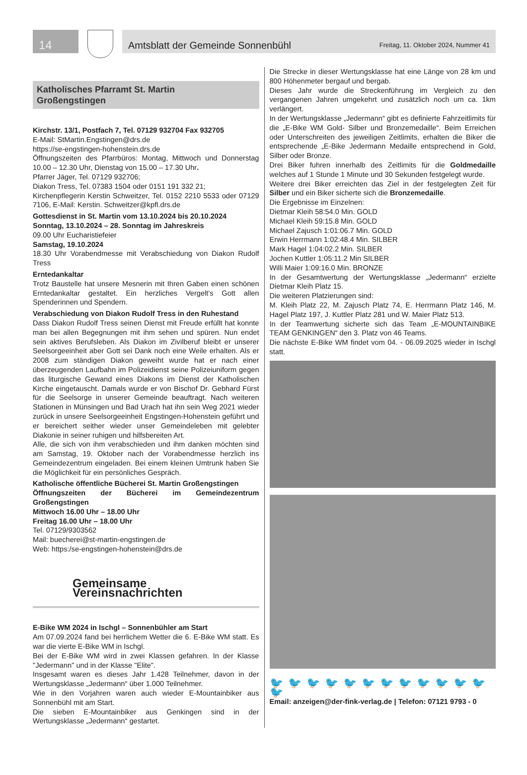14
Amtsblatt der Gemeinde Sonnenbühl Freitag, 11. Oktober 2024, Nummer 41
Katholisches Pfarramt St. Martin
Großengstingen
Kirchstr. 13/1, Postfach 7, Tel. 07129 932704 Fax 932705
E-Mail: StMartin.Engstingen@drs.de
https://se-engstingen-hohenstein.drs.de
Öffnungszeiten des Pfarrbüros: Montag, Mittwoch und Donnerstag 10.00 – 12.30 Uhr, Dienstag von 15.00 – 17.30 Uhr.
Pfarrer Jäger, Tel. 07129 932706;
Diakon Tress, Tel. 07383 1504 oder 0151 191 332 21;
Kirchenpflegerin Kerstin Schweitzer, Tel. 0152 2210 5533 oder 07129 7106, E-Mail: Kerstin. Schweitzer@kpfl.drs.de
Gottesdienst in St. Martin vom 13.10.2024 bis 20.10.2024
Sonntag, 13.10.2024 – 28. Sonntag im Jahreskreis
09.00 Uhr Eucharistiefeier
Samstag, 19.10.2024
18.30 Uhr Vorabendmesse mit Verabschiedung von Diakon Rudolf Tress
Erntedankaltar
Trotz Baustelle hat unsere Mesnerin mit Ihren Gaben einen schönen Erntedankaltar gestaltet. Ein herzliches Vergelt’s Gott allen Spenderinnen und Spendern.
Verabschiedung von Diakon Rudolf Tress in den Ruhestand
Dass Diakon Rudolf Tress seinen Dienst mit Freude erfüllt hat konnte man bei allen Begegnungen mit ihm sehen und spüren. Nun endet sein aktives Berufsleben. Als Diakon im Zivilberuf bleibt er unserer Seelsorgeeinheit aber Gott sei Dank noch eine Weile erhalten. Als er 2008 zum ständigen Diakon geweiht wurde hat er nach einer überzeugenden Laufbahn im Polizeidienst seine Polizeiuniform gegen das liturgische Gewand eines Diakons im Dienst der Katholischen Kirche eingetauscht. Damals wurde er von Bischof Dr. Gebhard Fürst für die Seelsorge in unserer Gemeinde beauftragt. Nach weiteren Stationen in Münsingen und Bad Urach hat ihn sein Weg 2021 wieder zurück in unsere Seelsorgeeinheit Engstingen-Hohenstein geführt und er bereichert seither wieder unser Gemeindeleben mit gelebter Diakonie in seiner ruhigen und hilfsbereiten Art.
Alle, die sich von ihm verabschieden und ihm danken möchten sind am Samstag, 19. Oktober nach der Vorabendmesse herzlich ins Gemeindezentrum eingeladen. Bei einem kleinen Umtrunk haben Sie die Möglichkeit für ein persönliches Gespräch.
Katholische öffentliche Bücherei St. Martin Großengstingen
Öffnungszeiten der Bücherei im Gemeindezentrum Großengstingen
Mittwoch 16.00 Uhr – 18.00 Uhr
Freitag 16.00 Uhr – 18.00 Uhr
Tel. 07129/9303562
Mail: buecherei@st-martin-engstingen.de
Web: https:/se-engstingen-hohenstein@drs.de
Gemeinsame Vereinsnachrichten
E-Bike WM 2024 in Ischgl – Sonnenbühler am Start
Am 07.09.2024 fand bei herrlichem Wetter die 6. E-Bike WM statt. Es war die vierte E-Bike WM in Ischgl.
Bei der E-Bike WM wird in zwei Klassen gefahren. In der Klasse "Jedermann" und in der Klasse "Elite".
Insgesamt waren es dieses Jahr 1.428 Teilnehmer, davon in der Wertungsklasse „Jedermann“ über 1.000 Teilnehmer.
Wie in den Vorjahren waren auch wieder E-Mountainbiker aus Sonnenbühl mit am Start.
Die sieben E-Mountainbiker aus Genkingen sind in der Wertungsklasse „Jedermann“ gestartet.
Die Strecke in dieser Wertungsklasse hat eine Länge von 28 km und 800 Höhenmeter bergauf und bergab.
Dieses Jahr wurde die Streckenführung im Vergleich zu den vergangenen Jahren umgekehrt und zusätzlich noch um ca. 1km verlängert.
In der Wertungsklasse „Jedermann“ gibt es definierte Fahrzeitlimits für die „E-Bike WM Gold- Silber und Bronzemedaille“. Beim Erreichen oder Unterschreiten des jeweiligen Zeitlimits, erhalten die Biker die entsprechende „E-Bike Jedermann Medaille entsprechend in Gold, Silber oder Bronze.
Drei Biker fuhren innerhalb des Zeitlimits für die Goldmedaille welches auf 1 Stunde 1 Minute und 30 Sekunden festgelegt wurde.
Weitere drei Biker erreichten das Ziel in der festgelegten Zeit für Silber und ein Biker sicherte sich die Bronzemedaille.
Die Ergebnisse im Einzelnen:
Dietmar Kleih 58:54.0 Min. GOLD
Michael Kleih 59:15.8 Min. GOLD
Michael Zajusch 1:01:06.7 Min. GOLD
Erwin Herrmann 1:02:48.4 Min. SILBER
Mark Hagel 1:04:02.2 Min. SILBER
Jochen Kuttler 1:05:11.2 Min SILBER
Willi Maier 1:09:16.0 Min. BRONZE
In der Gesamtwertung der Wertungsklasse „Jedermann“ erzielte Dietmar Kleih Platz 15.
Die weiteren Platzierungen sind:
M. Kleih Platz 22, M. Zajusch Platz 74, E. Herrmann Platz 146, M. Hagel Platz 197, J. Kuttler Platz 281 und W. Maier Platz 513.
In der Teamwertung sicherte sich das Team „E-MOUNTAINBIKE TEAM GENKINGEN“ den 3. Platz von 46 Teams.
Die nächste E-Bike WM findet vom 04. - 06.09.2025 wieder in Ischgl statt.
🐦🐦🐦🐦🐦🐦🐦🐦🐦🐦🐦🐦🐦
Email: anzeigen@der-fink-verlag.de | Telefon: 07121 9793 - 0